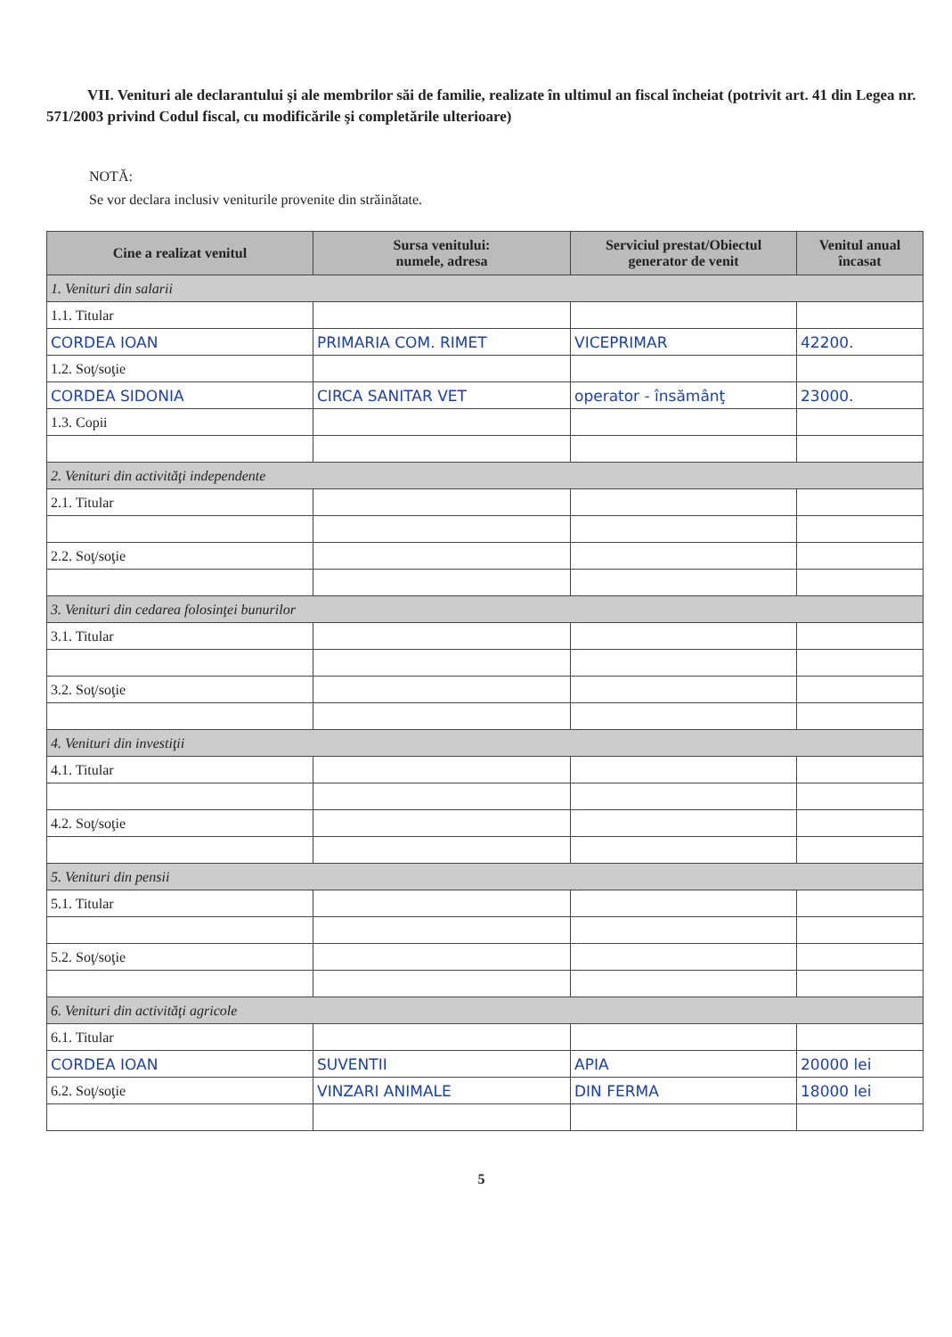VII. Venituri ale declarantului şi ale membrilor săi de familie, realizate în ultimul an fiscal încheiat (potrivit art. 41 din Legea nr. 571/2003 privind Codul fiscal, cu modificările şi completările ulterioare)
NOTĂ:
Se vor declara inclusiv veniturile provenite din străinătate.
| Cine a realizat venitul | Sursa venitului: numele, adresa | Serviciul prestat/Obiectul generator de venit | Venitul anual încasat |
| --- | --- | --- | --- |
| 1. Venituri din salarii | | | |
| 1.1. Titular | | | |
| CORDEA IOAN | PRIMARIA COM. RIMET | VICEPRIMAR | 42200. |
| 1.2. Soţ/soţie | | | |
| CORDEA SIDONIA | CIRCA SANITAR VET | operator - însămânţ | 23000. |
| 1.3. Copii | | | |
| 2. Venituri din activităţi independente | | | |
| 2.1. Titular | | | |
| 2.2. Soţ/soţie | | | |
| 3. Venituri din cedarea folosinţei bunurilor | | | |
| 3.1. Titular | | | |
| 3.2. Soţ/soţie | | | |
| 4. Venituri din investiţii | | | |
| 4.1. Titular | | | |
| 4.2. Soţ/soţie | | | |
| 5. Venituri din pensii | | | |
| 5.1. Titular | | | |
| 5.2. Soţ/soţie | | | |
| 6. Venituri din activităţi agricole | | | |
| 6.1. Titular | | | |
| CORDEA IOAN | SUVENTII | APIA | 20000 lei |
| 6.2. Soţ/soţie | VINZARI ANIMALE | DIN FERMA | 18000 lei |
5